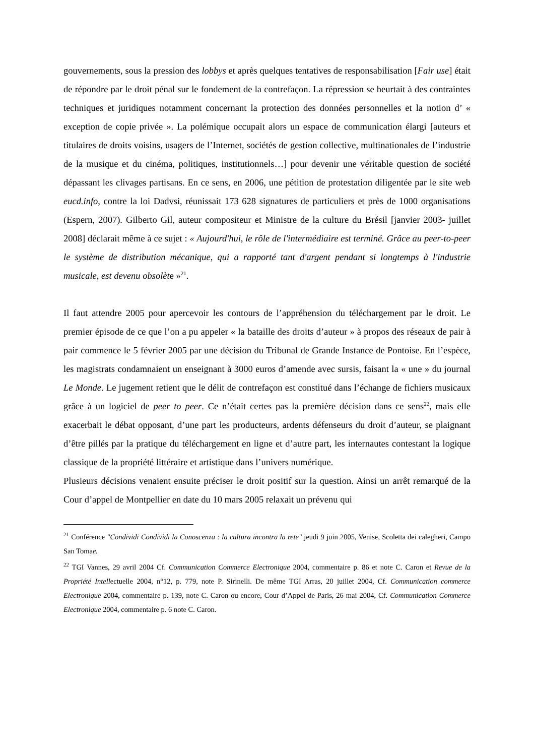gouvernements, sous la pression des lobbys et après quelques tentatives de responsabilisation [Fair use] était de répondre par le droit pénal sur le fondement de la contrefaçon. La répression se heurtait à des contraintes techniques et juridiques notamment concernant la protection des données personnelles et la notion d’ « exception de copie privée ». La polémique occupait alors un espace de communication élargi [auteurs et titulaires de droits voisins, usagers de l’Internet, sociétés de gestion collective, multinationales de l’industrie de la musique et du cinéma, politiques, institutionnels…] pour devenir une véritable question de société dépassant les clivages partisans. En ce sens, en 2006, une pétition de protestation diligentée par le site web eucd.info, contre la loi Dadvsi, réunissait 173 628 signatures de particuliers et près de 1000 organisations (Espern, 2007). Gilberto Gil, auteur compositeur et Ministre de la culture du Brésil [janvier 2003- juillet 2008] déclarait même à ce sujet : « Aujourd'hui, le rôle de l'intermédiaire est terminé. Grâce au peer-to-peer le système de distribution mécanique, qui a rapporté tant d'argent pendant si longtemps à l'industrie musicale, est devenu obsolète »<sup>21</sup>.
Il faut attendre 2005 pour apercevoir les contours de l’appréhension du téléchargement par le droit. Le premier épisode de ce que l’on a pu appeler « la bataille des droits d’auteur » à propos des réseaux de pair à pair commence le 5 février 2005 par une décision du Tribunal de Grande Instance de Pontoise. En l’espèce, les magistrats condamnaient un enseignant à 3000 euros d’amende avec sursis, faisant la « une » du journal Le Monde. Le jugement retient que le délit de contrefaçon est constitué dans l’échange de fichiers musicaux grâce à un logiciel de peer to peer. Ce n’était certes pas la première décision dans ce sens<sup>22</sup>, mais elle exacerbait le débat opposant, d’une part les producteurs, ardents défenseurs du droit d’auteur, se plaignant d’être pillés par la pratique du téléchargement en ligne et d’autre part, les internautes contestant la logique classique de la propriété littéraire et artistique dans l’univers numérique.
Plusieurs décisions venaient ensuite préciser le droit positif sur la question. Ainsi un arrêt remarqué de la Cour d’appel de Montpellier en date du 10 mars 2005 relaxait un prévenu qui
<sup>21</sup> Conférence "Condividi Condividi la Conoscenza : la cultura incontra la rete" jeudi 9 juin 2005, Venise, Scoletta dei calegheri, Campo San Tomae.
<sup>22</sup> TGI Vannes, 29 avril 2004 Cf. Communication Commerce Electronique 2004, commentaire p. 86 et note C. Caron et Revue de la Propriété Intellectuelle 2004, n°12, p. 779, note P. Sirinelli. De même TGI Arras, 20 juillet 2004, Cf. Communication commerce Electronique 2004, commentaire p. 139, note C. Caron ou encore, Cour d’Appel de Paris, 26 mai 2004, Cf. Communication Commerce Electronique 2004, commentaire p. 6 note C. Caron.